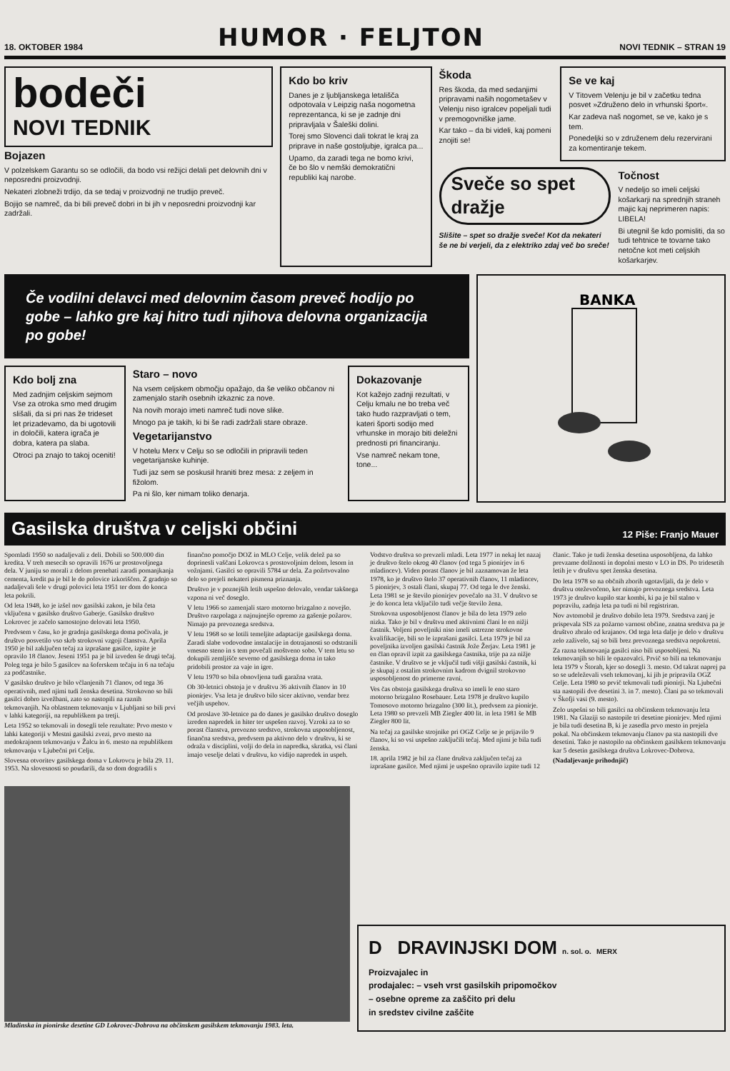18. OKTOBER 1984 HUMOR · FELJTON NOVI TEDNIK – STRAN 19
bodeči
NOVI TEDNIK
Bojazen
V polzelskem Garantu so se odločili, da bodo vsi režijci delali pet delovnih dni v neposredni proizvodnji.
Nekateri zlobneži trdijo, da se tedaj v proizvodnji ne trudijo preveč.
Bojijo se namreč, da bi bili preveč dobri in bi jih v neposredni proizvodnji kar zadržali.
Kdo bo kriv
Danes je z ljubljanskega letališča odpotovala v Leipzig naša nogometna reprezentanca, ki se je zadnje dni pripravljala v Šaleški dolini.
Torej smo Slovenci dali tokrat le kraj za priprave in naše gostoljubje, igralca pa...
Upamo, da zaradi tega ne bomo krivi, če bo šlo v nemški demokratični republiki kaj narobe.
Škoda
Res škoda, da med sedanjimi pripravami naših nogometašev v Velenju niso igralcev popeljali tudi v premogovniške jame.
Kar tako – da bi videli, kaj pomeni znojiti se!
Se ve kaj
V Titovem Velenju je bil v začetku tedna posvet »Združeno delo in vrhunski šport«.
Kar zadeva naš nogomet, se ve, kako je s tem.
Ponedeljki so v združenem delu rezervirani za komentiranje tekem.
Sveče so spet dražje
Slišite – spet so dražje sveče! Kot da nekateri še ne bi verjeli, da z elektriko zdaj več bo sreče!
Točnost
V nedeljo so imeli celjski košarkarji na sprednjih straneh majic kaj neprimeren napis: LIBELA!
Bi utegnil še kdo pomisliti, da so tudi tehtnice te tovarne tako netočne kot meti celjskih košarkarjev.
Če vodilni delavci med delovnim časom preveč hodijo po gobe – lahko gre kaj hitro tudi njihova delovna organizacija po gobe!
Kdo bolj zna
Med zadnjim celjskim sejmom Vse za otroka smo med drugim slišali, da si pri nas že trideset let prizadevamo, da bi ugotovili in določili, katera igrača je dobra, katera pa slaba.
Otroci pa znajo to takoj oceniti!
Staro – novo
Na vsem celjskem območju opažajo, da še veliko občanov ni zamenjalo starih osebnih izkaznic za nove.
Na novih morajo imeti namreč tudi nove slike.
Mnogo pa je takih, ki bi še radi zadržali stare obraze.
Vegetarijanstvo
V hotelu Merx v Celju so se odločili in pripravili teden vegetarijanske kuhinje.
Tudi jaz sem se poskusil hraniti brez mesa: z zeljem in fižolom.
Pa ni šlo, ker nimam toliko denarja.
Dokazovanje
Kot kažejo zadnji rezultati, v Celju kmalu ne bo treba več tako hudo razpravljati o tem, kateri športi sodijo med vrhunske in morajo biti deležni prednosti pri financiranju.
Vse namreč nekam tone, tone...
BANKA
Gasilska društva v celjski občini 12 Piše: Franjo Mauer
Spomladi 1950 so nadaljevali z deli. Dobili so 500.000 din kredita. V treh mesecih so opravili 1676 ur prostovoljnega dela. V juniju so morali z delom prenehati zaradi pomanjkanja cementa, kredit pa je bil le do polovice izkoriščen. Z gradnjo so nadaljevali šele v drugi polovici leta 1951 ter dom do konca leta pokrili.
Od leta 1948, ko je izšel nov gasilski zakon, je bila četa vključena v gasilsko društvo Gaberje. Gasilsko društvo Lokrovec je začelo samostojno delovati leta 1950.
Predvsem v času, ko je gradnja gasilskega doma počivala, je društvo posvetilo vso skrb strokovni vzgoji članstva. Aprila 1950 je bil zaključen tečaj za izprašane gasilce, izpite je opravilo 18 članov. Jeseni 1951 pa je bil izveden še drugi tečaj. Poleg tega je bilo 5 gasilcev na šoferskem tečaju in 6 na tečaju za podčastnike.
V gasilsko društvo je bilo včlanjenih 71 članov, od tega 36 operativnih, med njimi tudi ženska desetina. Strokovno so bili gasilci dobro izvežbani, zato so nastopili na raznih tekmovanjih. Na oblastnem tekmovanju v Ljubljani so bili prvi v lahki kategoriji, na republiškem pa tretji.
Leta 1952 so tekmovali in dosegli tele rezultate: Prvo mesto v lahki kategoriji v Mestni gasilski zvezi, prvo mesto na medokrajnem tekmovanju v Žalcu in 6. mesto na republiškem tekmovanju v Ljubečni pri Celju.
Slovesna otvoritev gasilskega doma v Lokrovcu je bila 29. 11. 1953. Na slovesnosti so poudarili, da so dom dogradili s finančno pomočjo DOZ in MLO Celje, velik delež pa so doprinesli vaščani Lokrovca s prostovoljnim delom, lesom in vožnjami. Gasilci so opravili 5784 ur dela. Za požrtvovalno delo so prejeli nekateri pismena priznanja.
Društvo je v poznejših letih uspešno delovalo, vendar takšnega vzpona ni več doseglo.
V letu 1966 so zamenjali staro motorno brizgalno z novejšo. Društvo razpolaga z najnujnejšo opremo za gašenje požarov. Nimajo pa prevoznega sredstva.
V letu 1968 so se lotili temeljite adaptacije gasilskega doma. Zaradi slabe vodovodne instalacije in dotrajanosti so odstranili vmesno steno in s tem povečali moštveno sobo. V tem letu so dokupili zemljišče severno od gasilskega doma in tako pridobili prostor za vaje in igre.
V letu 1970 so bila obnovljena tudi garažna vrata.
Ob 30-letnici obstoja je v društvu 36 aktivnih članov in 10 pionirjev. Vsa leta je društvo bilo sicer aktivno, vendar brez večjih uspehov.
Od proslave 30-letnice pa do danes je gasilsko društvo doseglo izreden napredek in hiter ter uspešen razvoj. Vzroki za to so porast članstva, prevozno sredstvo, strokovna usposobljenost, finančna sredstva, predvsem pa aktivno delo v društvu, ki se odraža v disciplini, volji do dela in napredka, skratka, vsi člani imajo veselje delati v društvu, ko vidijo napredek in uspeh.
Vodstvo društva so prevzeli mladi. Leta 1977 in nekaj let nazaj je društvo štelo okrog 40 članov (od tega 5 pionirjev in 6 mladincev). Viden porast članov je bil zaznamovan že leta 1978, ko je društvo štelo 37 operativnih članov, 11 mladincev, 5 pionirjev, 3 ostali člani, skupaj 77. Od tega le dve ženski. Leta 1981 se je število pionirjev povečalo na 31. V društvo se je do konca leta vključilo tudi večje število žena.
Strokovna usposobljenost članov je bila do leta 1979 zelo nizka. Tako je bil v društvu med aktivnimi člani le en nižji častnik. Voljeni poveljniki niso imeli ustrezne strokovne kvalifikacije, bili so le izprašani gasilci. Leta 1979 je bil za poveljnika izvoljen gasilski častnik Jože Žerjav. Leta 1981 je en član opravil izpit za gasilskega častnika, trije pa za nižje častnike. V društvo se je vključil tudi višji gasilski častnik, ki je skupaj z ostalim strokovnim kadrom dvignil strokovno usposobljenost do primerne ravni.
Ves čas obstoja gasilskega društva so imeli le eno staro motorno brizgalno Rosebauer. Leta 1978 je društvo kupilo Tomosovo motorno brizgalno (300 lit.), predvsem za pionirje. Leta 1980 so prevzeli MB Ziegler 400 lit. in leta 1981 še MB Ziegler 800 lit.
Na tečaj za gasilske strojnike pri OGZ Celje se je prijavilo 9 članov, ki so vsi uspešno zaključili tečaj. Med njimi je bila tudi ženska.
18. aprila 1982 je bil za člane društva zaključen tečaj za izprašane gasilce. Med njimi je uspešno opravilo izpite tudi 12 članic. Tako je tudi ženska desetina usposobljena, da lahko prevzame dolžnosti in dopolni mesto v LO in DS. Po tridesetih letih je v društvu spet ženska desetina.
Do leta 1978 so na občnih zborih ugotavljali, da je delo v društvu oteževočeno, ker nimajo prevoznega sredstva. Leta 1973 je društvo kupilo star kombi, ki pa je bil stalno v popravilu, zadnja leta pa tudi ni bil registriran.
Nov avtomobil je društvo dobilo leta 1979. Sredstva zanj je prispevala SIS za požarno varnost občine, znatna sredstva pa je društvo zbralo od krajanov. Od tega leta dalje je delo v društvu zelo zaživelo, saj so bili brez prevoznega sredstva nepokretni.
Za razna tekmovanja gasilci niso bili usposobljeni. Na tekmovanjih so bili le opazovalci. Prvič so bili na tekmovanju leta 1979 v Štorah, kjer so dosegli 3. mesto. Od takrat naprej pa so se udeleževali vseh tekmovanj, ki jih je pripravila OGZ Celje. Leta 1980 so prvič tekmovali tudi pionirji. Na Ljubečni sta nastopili dve desetini 3. in 7. mesto). Člani pa so tekmovali v Škofji vasi (9. mesto).
Zelo uspešni so bili gasilci na občinskem tekmovanju leta 1981. Na Glaziji so nastopile tri desetine pionirjev. Med njimi je bila tudi desetina B, ki je zasedla prvo mesto in prejela pokal. Na občinskem tekmovanju članov pa sta nastopili dve desetini. Tako je nastopilo na občinskem gasilskem tekmovanju kar 5 desetin gasilskega društva Lokrovec-Dobrova.
(Nadaljevanje prihodnjič)
Mladinska in pionirske desetine GD Lokrovec-Dobrova na občinskem gasilskem tekmovanju 1983. leta.
D DRAVINJSKI DOM n. sol. o. MERX
Proizvajalec in
prodajalec: – vseh vrst gasilskih pripomočkov
– osebne opreme za zaščito pri delu
in sredstev civilne zaščite